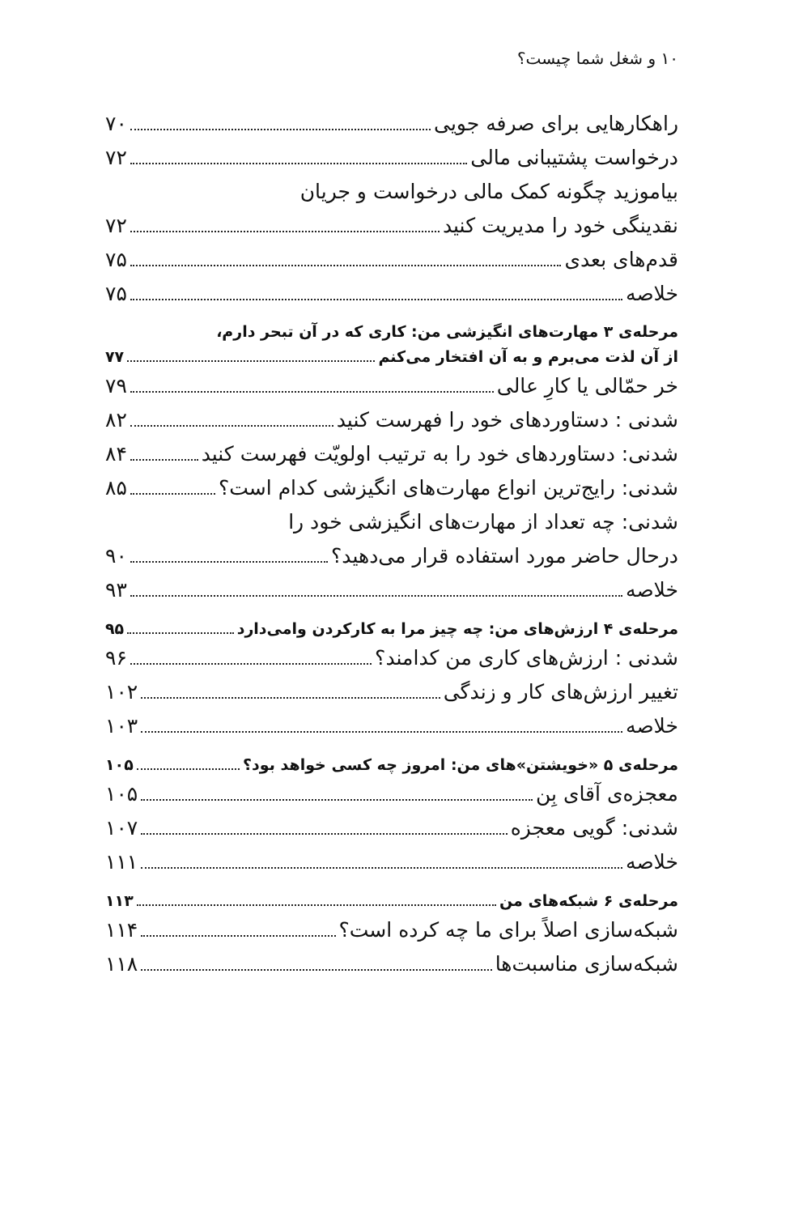۱۰ و شغل شما چیست؟
راهکارهایی برای صرفه جویی ۷۰
درخواست پشتیبانی مالی ۷۲
بیاموزید چگونه کمک مالی درخواست و جریان
نقدینگی خود را مدیریت کنید ۷۲
قدم‌های بعدی ۷۵
خلاصه ۷۵
مرحله‌ی ۳ مهارت‌های انگیزشی من: کاری که در آن تبحر دارم،
از آن لذت می‌برم و به آن افتخار می‌کنم ۷۷
خر حمّالی یا کارِ عالی ۷۹
شدنی : دستاوردهای خود را فهرست کنید ۸۲
شدنی: دستاوردهای خود را به ترتیب اولویّت فهرست کنید ۸۴
شدنی: رایج‌ترین انواع مهارت‌های انگیزشی کدام است؟ ۸۵
شدنی: چه تعداد از مهارت‌های انگیزشی خود را
درحال حاضر مورد استفاده قرار می‌دهید؟ ۹۰
خلاصه ۹۳
مرحله‌ی ۴ ارزش‌های من: چه چیز مرا به کارکردن وامی‌دارد ۹۵
شدنی : ارزش‌های کاری من کدامند؟ ۹۶
تغییر ارزش‌های کار و زندگی ۱۰۲
خلاصه ۱۰۳
مرحله‌ی ۵ «خویشتن»های من: امروز چه کسی خواهد بود؟ ۱۰۵
معجزه‌ی آقای بِن ۱۰۵
شدنی: گویی معجزه ۱۰۷
خلاصه ۱۱۱
مرحله‌ی ۶ شبکه‌های من ۱۱۳
شبکه‌سازی اصلاً برای ما چه کرده است؟ ۱۱۴
شبکه‌سازی مناسبت‌ها ۱۱۸